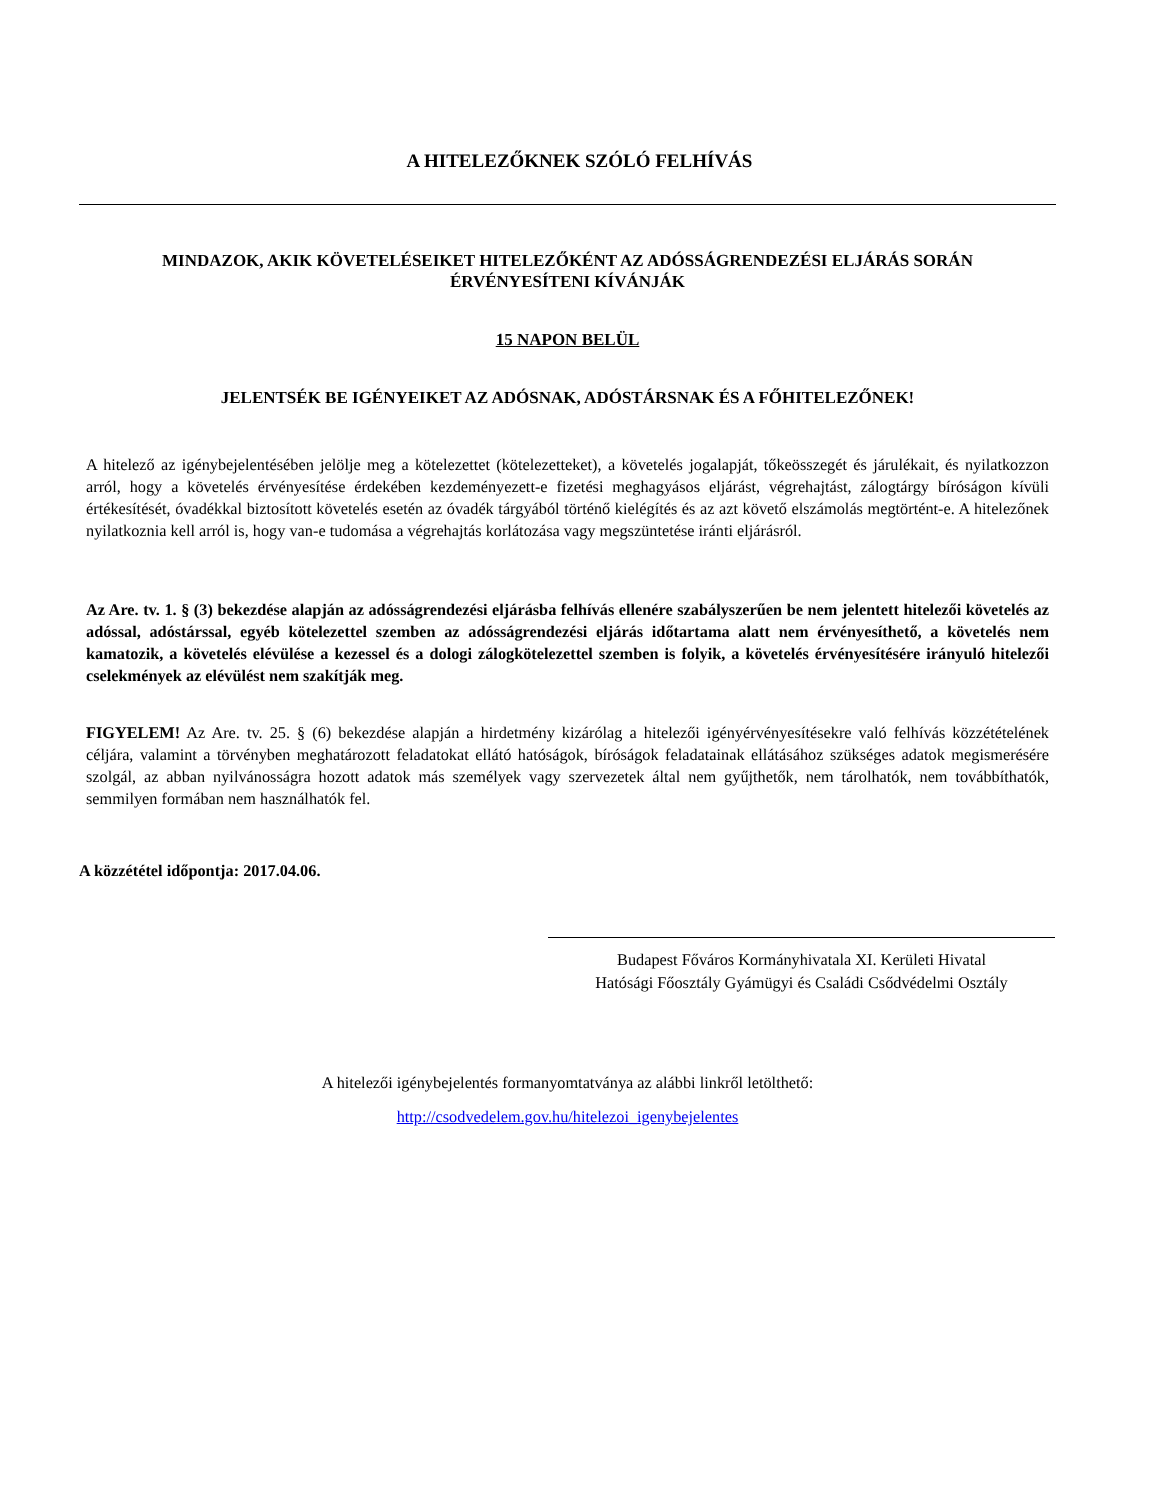A HITELEZŐKNEK SZÓLÓ FELHÍVÁS
MINDAZOK, AKIK KÖVETELÉSEIKET HITELEZŐKÉNT AZ ADÓSSÁGRENDEZÉSI ELJÁRÁS SORÁN
ÉRVÉNYESÍTENI KÍVÁNJÁK
15 NAPON BELÜL
JELENTSÉK BE IGÉNYEIKET AZ ADÓSNAK, ADÓSTÁRSNAK ÉS A FŐHITELEZŐNEK!
A hitelező az igénybejelentésében jelölje meg a kötelezettet (kötelezetteket), a követelés jogalapját, tőkeösszegét és járulékait, és nyilatkozzon arról, hogy a követelés érvényesítése érdekében kezdeményezett-e fizetési meghagyásos eljárást, végrehajtást, zálogtárgy bíróságon kívüli értékesítését, óvadékkal biztosított követelés esetén az óvadék tárgyából történő kielégítés és az azt követő elszámolás megtörtént-e. A hitelezőnek nyilatkoznia kell arról is, hogy van-e tudomása a végrehajtás korlátozása vagy megszüntetése iránti eljárásról.
Az Are. tv. 1. § (3) bekezdése alapján az adósságrendezési eljárásba felhívás ellenére szabályszerűen be nem jelentett hitelezői követelés az adóssal, adóstárssal, egyéb kötelezettel szemben az adósságrendezési eljárás időtartama alatt nem érvényesíthető, a követelés nem kamatozik, a követelés elévülése a kezessel és a dologi zálogkötelezettel szemben is folyik, a követelés érvényesítésére irányuló hitelezői cselekmények az elévülést nem szakítják meg.
FIGYELEM! Az Are. tv. 25. § (6) bekezdése alapján a hirdetmény kizárólag a hitelezői igényérvényesítésekre való felhívás közzétételének céljára, valamint a törvényben meghatározott feladatokat ellátó hatóságok, bíróságok feladatainak ellátásához szükséges adatok megismerésére szolgál, az abban nyilvánosságra hozott adatok más személyek vagy szervezetek által nem gyűjthetők, nem tárolhatók, nem továbbíthatók, semmilyen formában nem használhatók fel.
A közzététel időpontja: 2017.04.06.
Budapest Főváros Kormányhivatala XI. Kerületi Hivatal
Hatósági Főosztály Gyámügyi és Családi Csődvédelmi Osztály
A hitelezői igénybejelentés formanyomtatványa az alábbi linkről letölthető:
http://csodvedelem.gov.hu/hitelezoi_igenybejelentes